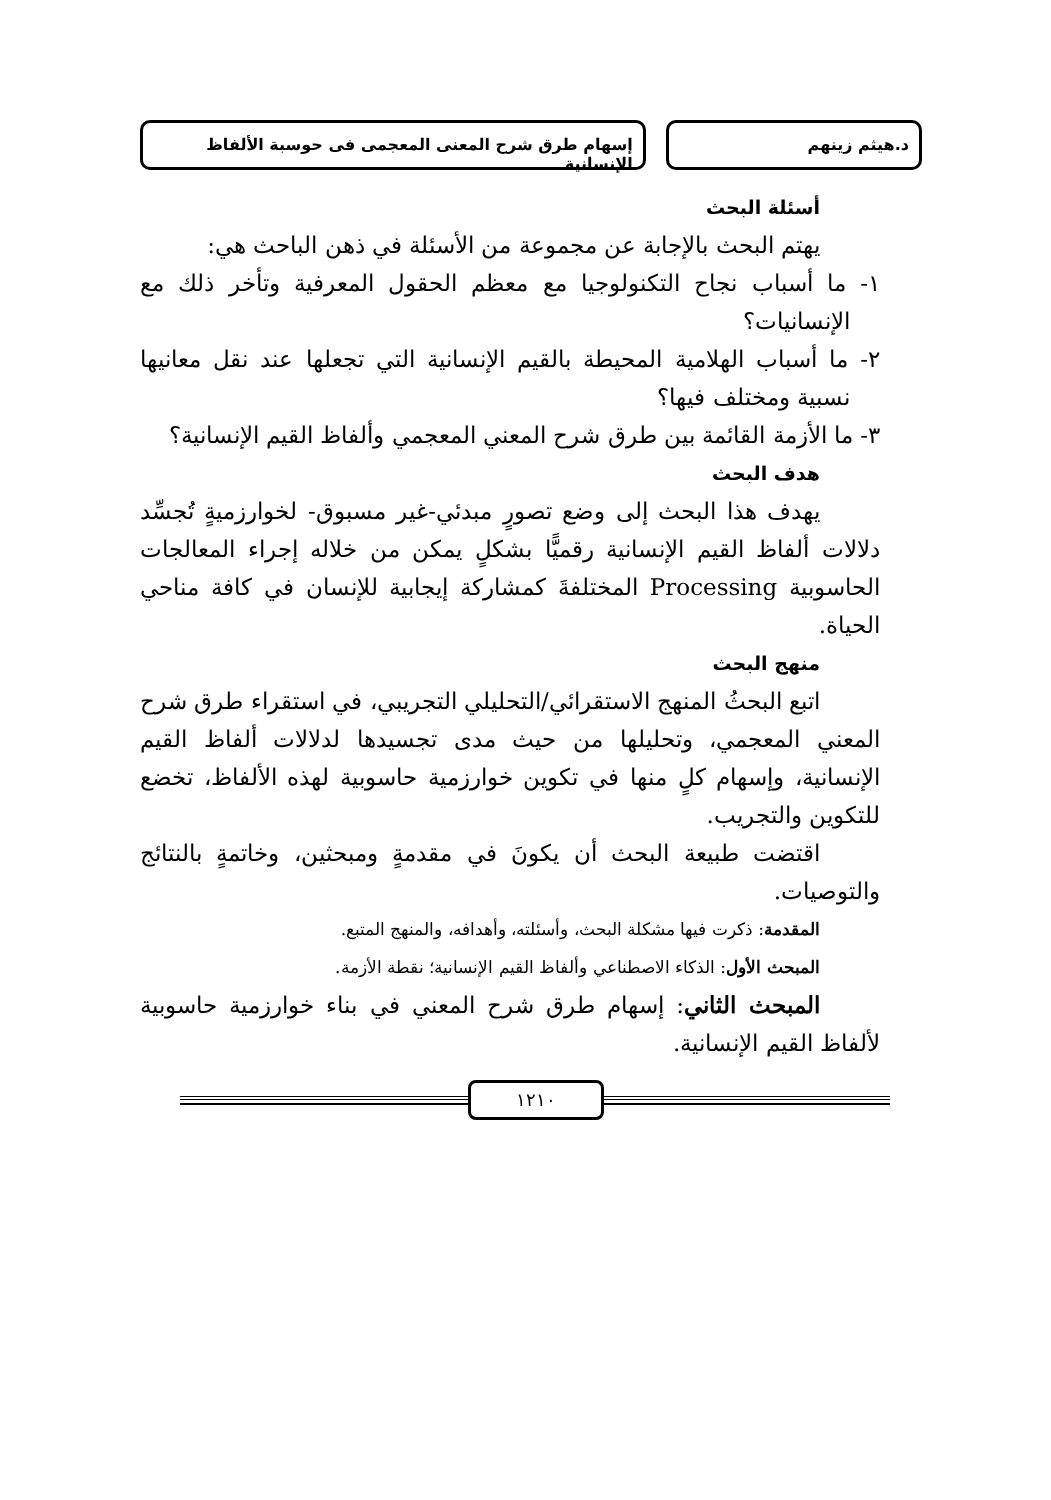د.هيثم زينهم إسهام طرق شرح المعنى المعجمى فى حوسبة الألفاظ الإنسانية
أسئلة البحث
يهتم البحث بالإجابة عن مجموعة من الأسئلة في ذهن الباحث هي:
١- ما أسباب نجاح التكنولوجيا مع معظم الحقول المعرفية وتأخر ذلك مع الإنسانيات؟
٢- ما أسباب الهلامية المحيطة بالقيم الإنسانية التي تجعلها عند نقل معانيها نسبية ومختلف فيها؟
٣- ما الأزمة القائمة بين طرق شرح المعني المعجمي وألفاظ القيم الإنسانية؟
هدف البحث
يهدف هذا البحث إلى وضع تصورٍ مبدئي-غير مسبوق- لخوارزميةٍ تُجسِّد دلالات ألفاظ القيم الإنسانية رقميًّا بشكلٍ يمكن من خلاله إجراء المعالجات الحاسوبية Processing المختلفةَ كمشاركة إيجابية للإنسان في كافة مناحي الحياة.
منهج البحث
اتبع البحثُ المنهج الاستقرائي/التحليلي التجريبي، في استقراء طرق شرح المعني المعجمي، وتحليلها من حيث مدى تجسيدها لدلالات ألفاظ القيم الإنسانية، وإسهام كلٍ منها في تكوين خوارزمية حاسوبية لهذه الألفاظ، تخضع للتكوين والتجريب.
اقتضت طبيعة البحث أن يكونَ في مقدمةٍ ومبحثين، وخاتمةٍ بالنتائج والتوصيات.
المقدمة: ذكرت فيها مشكلة البحث، وأسئلته، وأهدافه، والمنهج المتبع.
المبحث الأول: الذكاء الاصطناعي وألفاظ القيم الإنسانية؛ نقطة الأزمة.
المبحث الثاني: إسهام طرق شرح المعني في بناء خوارزمية حاسوبية لألفاظ القيم الإنسانية.
١٢١٠